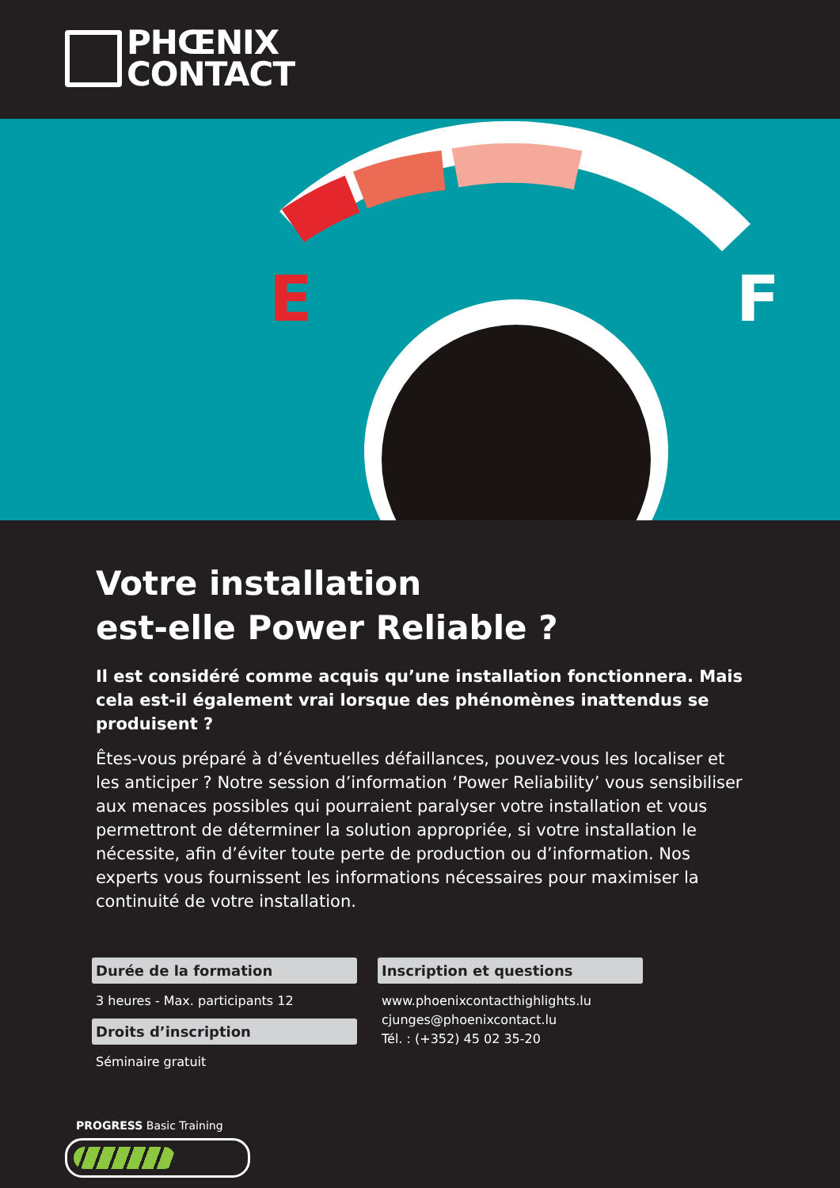PHŒNIX
CONTACT
E
F
Votre installation
est-elle Power Reliable ?
Il est considéré comme acquis qu’une installation fonctionnera. Mais cela est-il également vrai lorsque des phénomènes inattendus se produisent ?
Êtes-vous préparé à d’éventuelles défaillances, pouvez-vous les localiser et les anticiper ? Notre session d’information ‘Power Reliability’ vous sensibiliser aux menaces possibles qui pourraient paralyser votre installation et vous permettront de déterminer la solution appropriée, si votre installation le nécessite, afin d’éviter toute perte de production ou d’information. Nos experts vous fournissent les informations nécessaires pour maximiser la continuité de votre installation.
Durée de la formation
3 heures - Max. participants 12
Droits d’inscription
Séminaire gratuit
Inscription et questions
www.phoenixcontacthighlights.lu
cjunges@phoenixcontact.lu
Tél. : (+352) 45 02 35-20
PROGRESS Basic Training